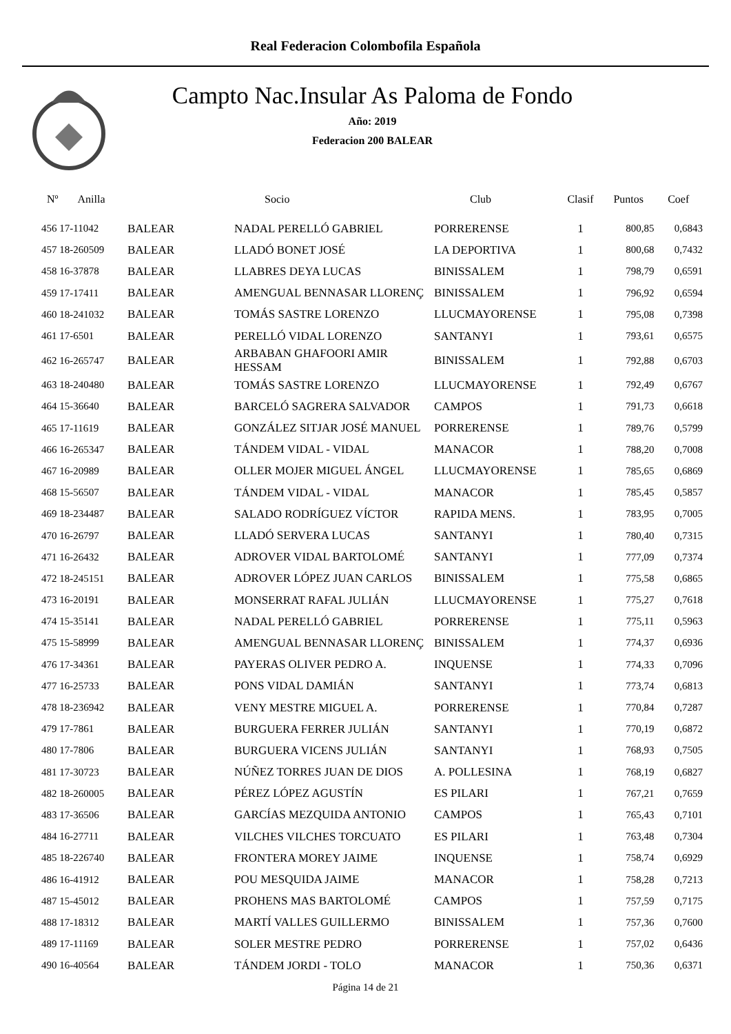Real Federacion Colombofila Española
Campto Nac.Insular As Paloma de Fondo
Año: 2019
Federacion 200 BALEAR
| Nº Anilla | | Socio | Club | Clasif | Puntos | Coef |
| --- | --- | --- | --- | --- | --- | --- |
| 456 17-11042 | BALEAR | NADAL PERELLÓ GABRIEL | PORRERENSE | 1 | 800,85 | 0,6843 |
| 457 18-260509 | BALEAR | LLADÓ BONET JOSÉ | LA DEPORTIVA | 1 | 800,68 | 0,7432 |
| 458 16-37878 | BALEAR | LLABRES DEYA LUCAS | BINISSALEM | 1 | 798,79 | 0,6591 |
| 459 17-17411 | BALEAR | AMENGUAL BENNASAR LLORENÇ | BINISSALEM | 1 | 796,92 | 0,6594 |
| 460 18-241032 | BALEAR | TOMÁS SASTRE LORENZO | LLUCMAYORENSE | 1 | 795,08 | 0,7398 |
| 461 17-6501 | BALEAR | PERELLÓ VIDAL LORENZO | SANTANYI | 1 | 793,61 | 0,6575 |
| 462 16-265747 | BALEAR | ARBABAN GHAFOORI AMIR HESSAM | BINISSALEM | 1 | 792,88 | 0,6703 |
| 463 18-240480 | BALEAR | TOMÁS SASTRE LORENZO | LLUCMAYORENSE | 1 | 792,49 | 0,6767 |
| 464 15-36640 | BALEAR | BARCELÓ SAGRERA SALVADOR | CAMPOS | 1 | 791,73 | 0,6618 |
| 465 17-11619 | BALEAR | GONZÁLEZ SITJAR JOSÉ MANUEL | PORRERENSE | 1 | 789,76 | 0,5799 |
| 466 16-265347 | BALEAR | TÁNDEM VIDAL - VIDAL | MANACOR | 1 | 788,20 | 0,7008 |
| 467 16-20989 | BALEAR | OLLER MOJER MIGUEL ÁNGEL | LLUCMAYORENSE | 1 | 785,65 | 0,6869 |
| 468 15-56507 | BALEAR | TÁNDEM VIDAL - VIDAL | MANACOR | 1 | 785,45 | 0,5857 |
| 469 18-234487 | BALEAR | SALADO RODRÍGUEZ VÍCTOR | RAPIDA MENS. | 1 | 783,95 | 0,7005 |
| 470 16-26797 | BALEAR | LLADÓ SERVERA LUCAS | SANTANYI | 1 | 780,40 | 0,7315 |
| 471 16-26432 | BALEAR | ADROVER VIDAL BARTOLOMÉ | SANTANYI | 1 | 777,09 | 0,7374 |
| 472 18-245151 | BALEAR | ADROVER LÓPEZ JUAN CARLOS | BINISSALEM | 1 | 775,58 | 0,6865 |
| 473 16-20191 | BALEAR | MONSERRAT RAFAL JULIÁN | LLUCMAYORENSE | 1 | 775,27 | 0,7618 |
| 474 15-35141 | BALEAR | NADAL PERELLÓ GABRIEL | PORRERENSE | 1 | 775,11 | 0,5963 |
| 475 15-58999 | BALEAR | AMENGUAL BENNASAR LLORENÇ | BINISSALEM | 1 | 774,37 | 0,6936 |
| 476 17-34361 | BALEAR | PAYERAS OLIVER PEDRO A. | INQUENSE | 1 | 774,33 | 0,7096 |
| 477 16-25733 | BALEAR | PONS VIDAL DAMIÁN | SANTANYI | 1 | 773,74 | 0,6813 |
| 478 18-236942 | BALEAR | VENY MESTRE MIGUEL A. | PORRERENSE | 1 | 770,84 | 0,7287 |
| 479 17-7861 | BALEAR | BURGUERA FERRER JULIÁN | SANTANYI | 1 | 770,19 | 0,6872 |
| 480 17-7806 | BALEAR | BURGUERA VICENS JULIÁN | SANTANYI | 1 | 768,93 | 0,7505 |
| 481 17-30723 | BALEAR | NÚÑEZ TORRES JUAN DE DIOS | A. POLLESINA | 1 | 768,19 | 0,6827 |
| 482 18-260005 | BALEAR | PÉREZ LÓPEZ AGUSTÍN | ES PILARI | 1 | 767,21 | 0,7659 |
| 483 17-36506 | BALEAR | GARCÍAS MEZQUIDA ANTONIO | CAMPOS | 1 | 765,43 | 0,7101 |
| 484 16-27711 | BALEAR | VILCHES VILCHES TORCUATO | ES PILARI | 1 | 763,48 | 0,7304 |
| 485 18-226740 | BALEAR | FRONTERA MOREY JAIME | INQUENSE | 1 | 758,74 | 0,6929 |
| 486 16-41912 | BALEAR | POU MESQUIDA JAIME | MANACOR | 1 | 758,28 | 0,7213 |
| 487 15-45012 | BALEAR | PROHENS MAS BARTOLOMÉ | CAMPOS | 1 | 757,59 | 0,7175 |
| 488 17-18312 | BALEAR | MARTÍ VALLES GUILLERMO | BINISSALEM | 1 | 757,36 | 0,7600 |
| 489 17-11169 | BALEAR | SOLER MESTRE PEDRO | PORRERENSE | 1 | 757,02 | 0,6436 |
| 490 16-40564 | BALEAR | TÁNDEM JORDI - TOLO | MANACOR | 1 | 750,36 | 0,6371 |
Página 14 de 21